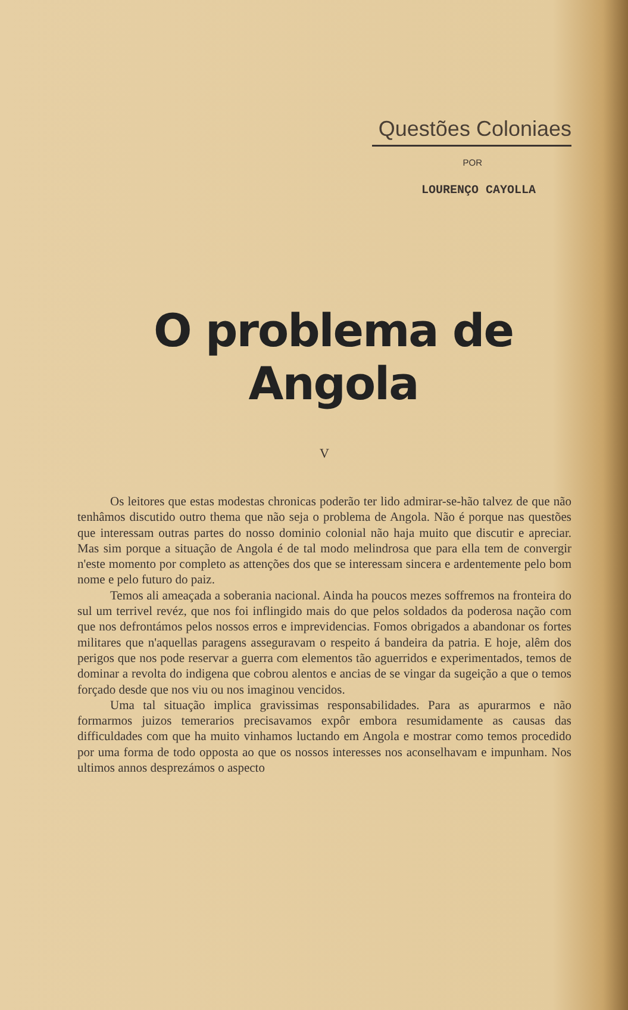Questões Coloniaes
POR
LOURENÇO CAYOLLA
O problema de Angola
V
Os leitores que estas modestas chronicas poderão ter lido admirar-se-hão talvez de que não tenhâmos discutido outro thema que não seja o problema de Angola. Não é porque nas questões que interessam outras partes do nosso dominio colonial não haja muito que discutir e apreciar. Mas sim porque a situação de Angola é de tal modo melindrosa que para ella tem de convergir n'este momento por completo as attenções dos que se interessam sincera e ardentemente pelo bom nome e pelo futuro do paiz.
Temos ali ameaçada a soberania nacional. Ainda ha poucos mezes soffremos na fronteira do sul um terrivel revéz, que nos foi inflingido mais do que pelos soldados da poderosa nação com que nos defrontámos pelos nossos erros e imprevidencias. Fomos obrigados a abandonar os fortes militares que n'aquellas paragens asseguravam o respeito á bandeira da patria. E hoje, alêm dos perigos que nos pode reservar a guerra com elementos tão aguerridos e experimentados, temos de dominar a revolta do indigena que cobrou alentos e ancias de se vingar da sugeição a que o temos forçado desde que nos viu ou nos imaginou vencidos.
Uma tal situação implica gravissimas responsabilidades. Para as apurarmos e não formarmos juizos temerarios precisavamos expôr embora resumidamente as causas das difficuldades com que ha muito vinhamos luctando em Angola e mostrar como temos procedido por uma forma de todo opposta ao que os nossos interesses nos aconselhavam e impunham. Nos ultimos annos desprezámos o aspecto